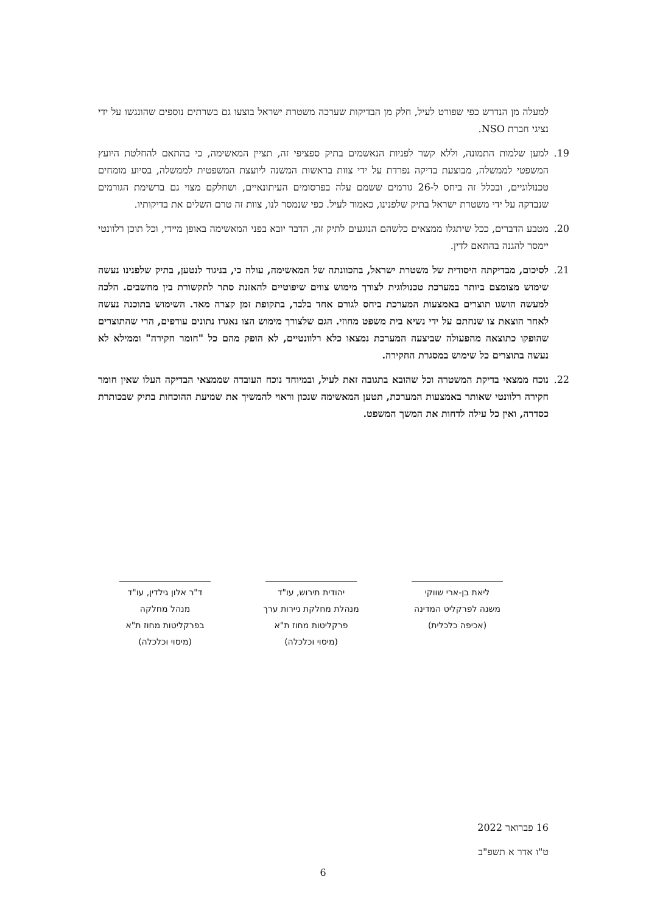למעלה מן הנדרש כפי שפורט לעיל, חלק מן הבדיקות שערכה משטרת ישראל בוצעו גם בשרתים נוספים שהונגשו על ידי נציגי חברת NSO.
19. למען שלמות התמונה, וללא קשר לפניות הנאשמים בתיק ספציפי זה, תציין המאשימה, כי בהתאם להחלטת היועץ המשפטי לממשלה, מבוצעת בדיקה נפרדת על ידי צוות בראשות המשנה ליועצת המשפטית לממשלה, בסיוע מומחים טכנולוגיים, ובכלל זה ביחס ל-26 גורמים ששמם עלה בפרסומים העיתונאיים, ושחלקם מצוי גם ברשימת הגורמים שנבדקה על ידי משטרת ישראל בתיק שלפנינו, כאמור לעיל. כפי שנמסר לנו, צוות זה טרם השלים את בדיקותיו.
20. מטבע הדברים, ככל שיתגלו ממצאים כלשהם הנוגעים לתיק זה, הדבר יובא בפני המאשימה באופן מיידי, וכל תוכן רלוונטי יימסר להגנה בהתאם לדין.
21. לסיכום, מבדיקתה היסודית של משטרת ישראל, בהכוונתה של המאשימה, עולה כי, בניגוד לנטען, בתיק שלפנינו נעשה שימוש מצומצם ביותר במערכת טכנולוגית לצורך מימוש צווים שיפוטיים להאזנת סתר לתקשורת בין מחשבים. הלכה למעשה הושגו תוצרים באמצעות המערכת ביחס לגורם אחד בלבד, בתקופת זמן קצרה מאד. השימוש בתוכנה נעשה לאחר הוצאת צו שנחתם על ידי נשיא בית משפט מחוזי. הגם שלצורך מימוש הצו נאגרו נתונים עודפים, הרי שהתוצרים שהופקו כתוצאה מהפעולה שביצעה המערכת נמצאו כלא רלוונטיים, לא הופק מהם כל "חומר חקירה" וממילא לא נעשה בתוצרים כל שימוש במסגרת החקירה.
22. נוכח ממצאי בדיקת המשטרה וכל שהובא בתגובה זאת לעיל, ובמיוחד נוכח העובדה שממצאי הבדיקה העלו שאין חומר חקירה רלוונטי שאותר באמצעות המערכת, תטען המאשימה שנכון וראוי להמשיך את שמיעת ההוכחות בתיק שבכותרת כסדרה, ואין כל עילה לדחות את המשך המשפט.
ליאת בן-ארי שווקי
משנה לפרקליט המדינה
(אכיפה כלכלית)
יהודית תירוש, עו"ד
מנהלת מחלקת ניירות ערך
פרקליטות מחוז ת"א
(מיסוי וכלכלה)
ד"ר אלון גילדין, עו"ד
מנהל מחלקה
בפרקליטות מחוז ת"א
(מיסוי וכלכלה)
16 פברואר 2022
ט"ו אדר א תשפ"ב
6